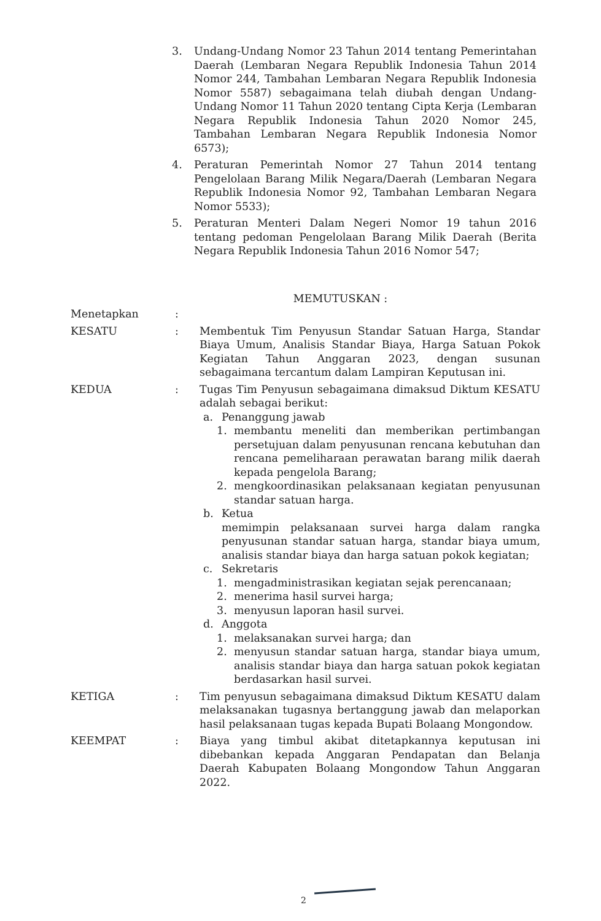3. Undang-Undang Nomor 23 Tahun 2014 tentang Pemerintahan Daerah (Lembaran Negara Republik Indonesia Tahun 2014 Nomor 244, Tambahan Lembaran Negara Republik Indonesia Nomor 5587) sebagaimana telah diubah dengan Undang-Undang Nomor 11 Tahun 2020 tentang Cipta Kerja (Lembaran Negara Republik Indonesia Tahun 2020 Nomor 245, Tambahan Lembaran Negara Republik Indonesia Nomor 6573);
4. Peraturan Pemerintah Nomor 27 Tahun 2014 tentang Pengelolaan Barang Milik Negara/Daerah (Lembaran Negara Republik Indonesia Nomor 92, Tambahan Lembaran Negara Nomor 5533);
5. Peraturan Menteri Dalam Negeri Nomor 19 tahun 2016 tentang pedoman Pengelolaan Barang Milik Daerah (Berita Negara Republik Indonesia Tahun 2016 Nomor 547;
MEMUTUSKAN :
Menetapkan :
KESATU : Membentuk Tim Penyusun Standar Satuan Harga, Standar Biaya Umum, Analisis Standar Biaya, Harga Satuan Pokok Kegiatan Tahun Anggaran 2023, dengan susunan sebagaimana tercantum dalam Lampiran Keputusan ini.
KEDUA : Tugas Tim Penyusun sebagaimana dimaksud Diktum KESATU adalah sebagai berikut:
a. Penanggung jawab
1. membantu meneliti dan memberikan pertimbangan persetujuan dalam penyusunan rencana kebutuhan dan rencana pemeliharaan perawatan barang milik daerah kepada pengelola Barang;
2. mengkoordinasikan pelaksanaan kegiatan penyusunan standar satuan harga.
b. Ketua
memimpin pelaksanaan survei harga dalam rangka penyusunan standar satuan harga, standar biaya umum, analisis standar biaya dan harga satuan pokok kegiatan;
c. Sekretaris
1. mengadministrasikan kegiatan sejak perencanaan;
2. menerima hasil survei harga;
3. menyusun laporan hasil survei.
d. Anggota
1. melaksanakan survei harga; dan
2. menyusun standar satuan harga, standar biaya umum, analisis standar biaya dan harga satuan pokok kegiatan berdasarkan hasil survei.
KETIGA : Tim penyusun sebagaimana dimaksud Diktum KESATU dalam melaksanakan tugasnya bertanggung jawab dan melaporkan hasil pelaksanaan tugas kepada Bupati Bolaang Mongondow.
KEEMPAT : Biaya yang timbul akibat ditetapkannya keputusan ini dibebankan kepada Anggaran Pendapatan dan Belanja Daerah Kabupaten Bolaang Mongondow Tahun Anggaran 2022.
2